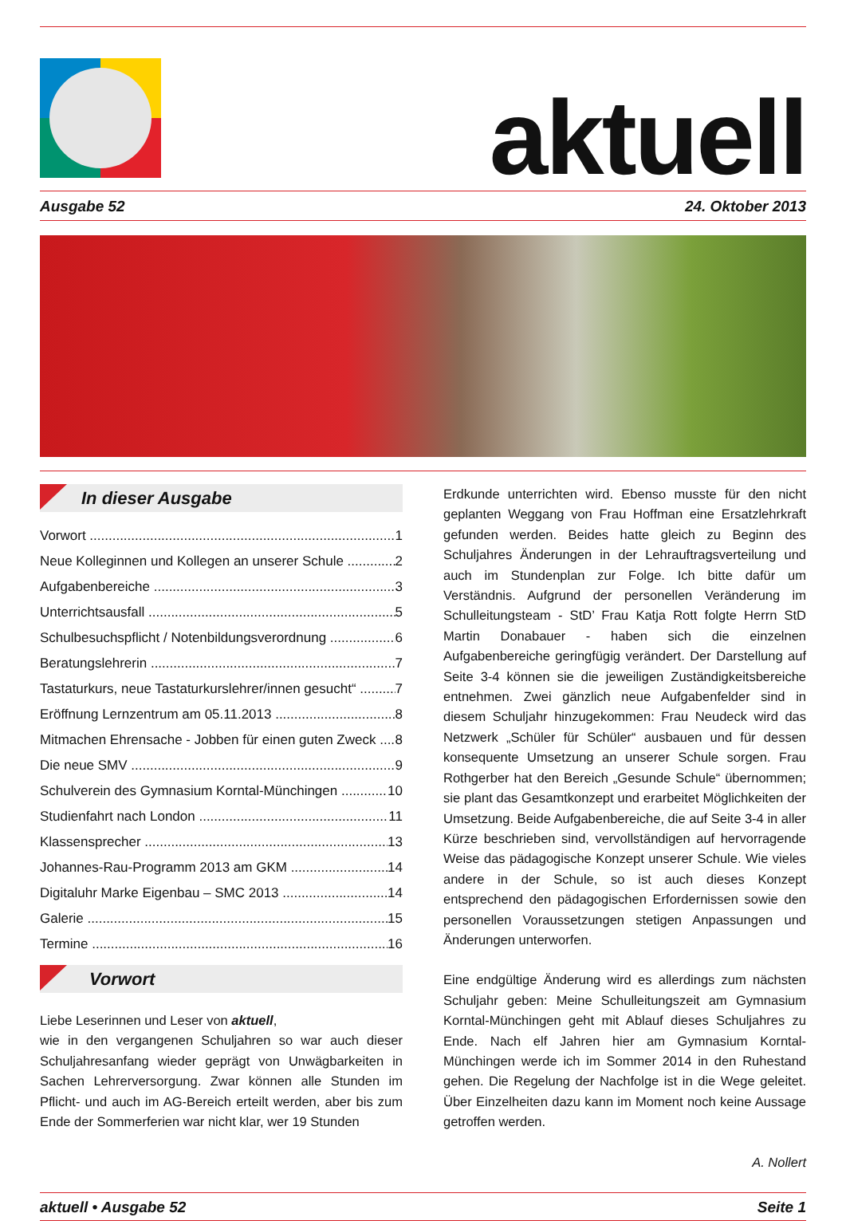aktuell
Ausgabe 52 24. Oktober 2013
In dieser Ausgabe
Vorwort 1
Neue Kolleginnen und Kollegen an unserer Schule 2
Aufgabenbereiche 3
Unterrichtsausfall 5
Schulbesuchspflicht / Notenbildungsverordnung 6
Beratungslehrerin 7
Tastaturkurs, neue Tastaturkurslehrer/innen gesucht“7
Eröffnung Lernzentrum am 05.11.2013 8
Mitmachen Ehrensache - Jobben für einen guten Zweck 8
Die neue SMV 9
Schulverein des Gymnasium Korntal-Münchingen 10
Studienfahrt nach London 11
Klassensprecher 13
Johannes-Rau-Programm 2013 am GKM 14
Digitaluhr Marke Eigenbau – SMC 2013 14
Galerie 15
Termine 16
Vorwort
Liebe Leserinnen und Leser von aktuell,
wie in den vergangenen Schuljahren so war auch dieser Schuljahresanfang wieder geprägt von Unwägbarkeiten in Sachen Lehrerversorgung. Zwar können alle Stunden im Pflicht- und auch im AG-Bereich erteilt werden, aber bis zum Ende der Sommerferien war nicht klar, wer 19 Stunden
Erdkunde unterrichten wird. Ebenso musste für den nicht geplanten Weggang von Frau Hoffman eine Ersatzlehrkraft gefunden werden. Beides hatte gleich zu Beginn des Schuljahres Änderungen in der Lehrauftragsverteilung und auch im Stundenplan zur Folge. Ich bitte dafür um Verständnis. Aufgrund der personellen Veränderung im Schulleitungsteam - StD’ Frau Katja Rott folgte Herrn StD Martin Donabauer - haben sich die einzelnen Aufgabenbereiche geringfügig verändert. Der Darstellung auf Seite 3-4 können sie die jeweiligen Zuständigkeitsbereiche entnehmen. Zwei gänzlich neue Aufgabenfelder sind in diesem Schuljahr hinzugekommen: Frau Neudeck wird das Netzwerk „Schüler für Schüler“ ausbauen und für dessen konsequente Umsetzung an unserer Schule sorgen. Frau Rothgerber hat den Bereich „Gesunde Schule“ übernommen; sie plant das Gesamtkonzept und erarbeitet Möglichkeiten der Umsetzung. Beide Aufgabenbereiche, die auf Seite 3-4 in aller Kürze beschrieben sind, vervollständigen auf hervorragende Weise das pädagogische Konzept unserer Schule. Wie vieles andere in der Schule, so ist auch dieses Konzept entsprechend den pädagogischen Erfordernissen sowie den personellen Voraussetzungen stetigen Anpassungen und Änderungen unterworfen.
Eine endgültige Änderung wird es allerdings zum nächsten Schuljahr geben: Meine Schulleitungszeit am Gymnasium Korntal-Münchingen geht mit Ablauf dieses Schuljahres zu Ende. Nach elf Jahren hier am Gymnasium Korntal-Münchingen werde ich im Sommer 2014 in den Ruhestand gehen. Die Regelung der Nachfolge ist in die Wege geleitet. Über Einzelheiten dazu kann im Moment noch keine Aussage getroffen werden.
A. Nollert
aktuell • Ausgabe 52 Seite 1